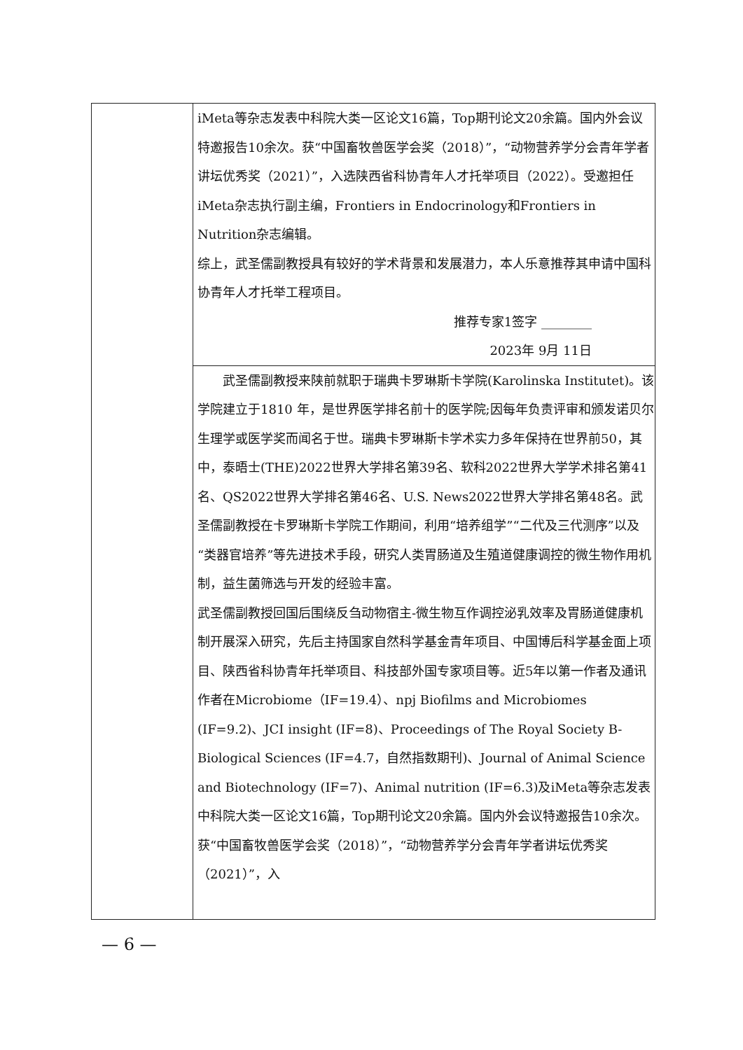| | iMeta等杂志发表中科院大类一区论文16篇，Top期刊论文20余篇。国内外会议特邀报告10余次。获“中国畜牧兽医学会奖（2018）”，“动物营养学分会青年学者讲坛优秀奖（2021）”，入选陕西省科协青年人才托举项目（2022）。受邀担任iMeta杂志执行副主编，Frontiers in Endocrinology和Frontiers in Nutrition杂志编辑。 综上，武圣儒副教授具有较好的学术背景和发展潜力，本人乐意推荐其申请中国科协青年人才托举工程项目。 推荐专家1签字 ________ 2023年 9月 11日 |
| | 武圣儒副教授来陕前就职于瑞典卡罗琳斯卡学院(Karolinska Institutet)。该学院建立于1810 年，是世界医学排名前十的医学院;因每年负责评审和颁发诺贝尔生理学或医学奖而闻名于世。瑞典卡罗琳斯卡学术实力多年保持在世界前50，其中，泰晤士(THE)2022世界大学排名第39名、软科2022世界大学学术排名第41名、QS2022世界大学排名第46名、U.S. News2022世界大学排名第48名。武圣儒副教授在卡罗琳斯卡学院工作期间，利用“培养组学”“二代及三代测序”以及“类器官培养”等先进技术手段，研究人类胃肠道及生殖道健康调控的微生物作用机制，益生菌筛选与开发的经验丰富。 武圣儒副教授回国后围绕反刍动物宿主-微生物互作调控泌乳效率及胃肠道健康机制开展深入研究，先后主持国家自然科学基金青年项目、中国博后科学基金面上项目、陕西省科协青年托举项目、科技部外国专家项目等。近5年以第一作者及通讯作者在Microbiome（IF=19.4）、npj Biofilms and Microbiomes (IF=9.2)、JCI insight (IF=8)、Proceedings of The Royal Society B-Biological Sciences (IF=4.7，自然指数期刊)、Journal of Animal Science and Biotechnology (IF=7)、Animal nutrition (IF=6.3)及iMeta等杂志发表中科院大类一区论文16篇，Top期刊论文20余篇。国内外会议特邀报告10余次。获“中国畜牧兽医学会奖（2018）”，“动物营养学分会青年学者讲坛优秀奖（2021）”，入 |
— 6 —